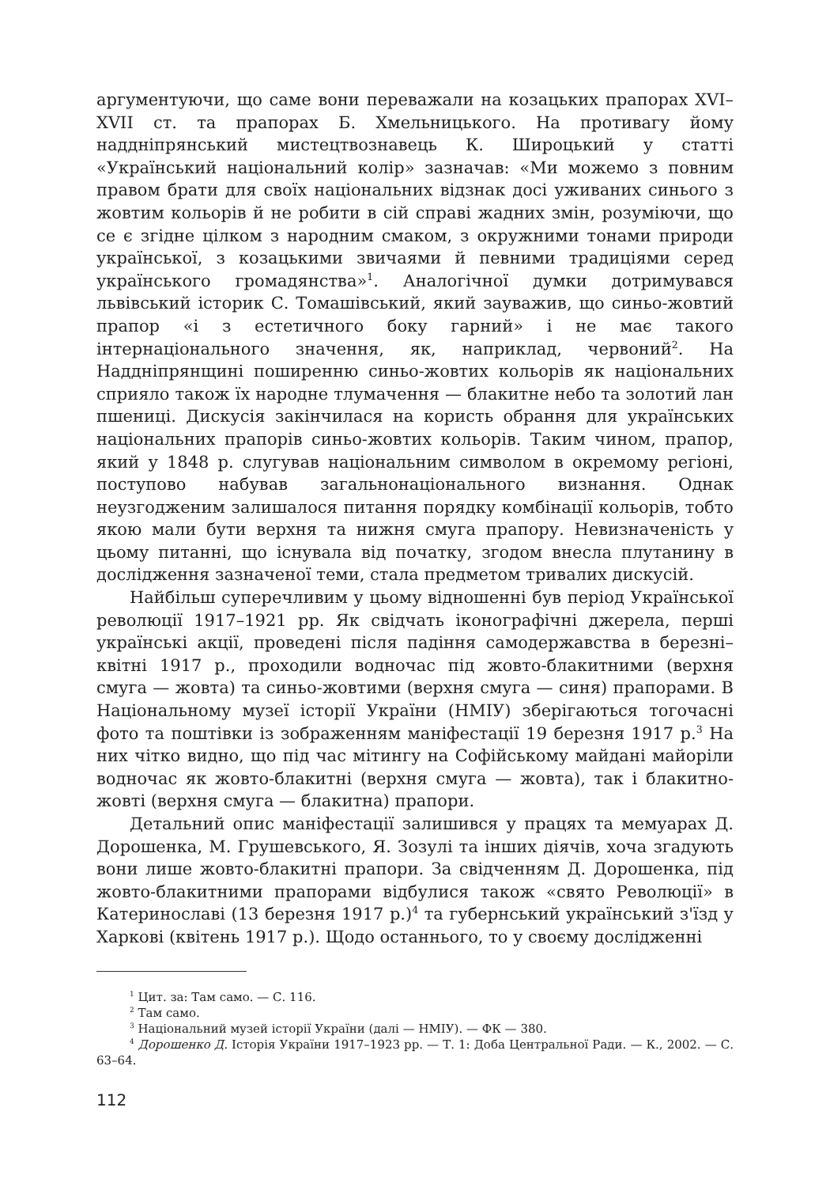аргументуючи, що саме вони переважали на козацьких прапорах XVI–XVII ст. та прапорах Б. Хмельницького. На противагу йому наддніпрянський мистецтвознавець К. Широцький у статті «Український національний колір» зазначав: «Ми можемо з повним правом брати для своїх національних відзнак досі уживаних синього з жовтим кольорів й не робити в сій справі жадних змін, розуміючи, що се є згідне цілком з народним смаком, з окружними тонами природи української, з козацькими звичаями й певними традиціями серед українського громадянства»<sup>1</sup>. Аналогічної думки дотримувався львівський історик С. Томашівський, який зауважив, що синьо-жовтий прапор «і з естетичного боку гарний» і не має такого інтернаціонального значення, як, наприклад, червоний<sup>2</sup>. На Наддніпрянщині поширенню синьо-жовтих кольорів як національних сприяло також їх народне тлумачення — блакитне небо та золотий лан пшениці. Дискусія закінчилася на користь обрання для українських національних прапорів синьо-жовтих кольорів. Таким чином, прапор, який у 1848 р. слугував національним символом в окремому регіоні, поступово набував загальнонаціонального визнання. Однак неузгодженим залишалося питання порядку комбінації кольорів, тобто якою мали бути верхня та нижня смуга прапору. Невизначеність у цьому питанні, що існувала від початку, згодом внесла плутанину в дослідження зазначеної теми, стала предметом тривалих дискусій.
Найбільш суперечливим у цьому відношенні був період Української революції 1917–1921 рр. Як свідчать іконографічні джерела, перші українські акції, проведені після падіння самодержавства в березні–квітні 1917 р., проходили водночас під жовто-блакитними (верхня смуга — жовта) та синьо-жовтими (верхня смуга — синя) прапорами. В Національному музеї історії України (НМІУ) зберігаються тогочасні фото та поштівки із зображенням маніфестації 19 березня 1917 р.<sup>3</sup> На них чітко видно, що під час мітингу на Софійському майдані майоріли водночас як жовто-блакитні (верхня смуга — жовта), так і блакитно-жовті (верхня смуга — блакитна) прапори.
Детальний опис маніфестації залишився у працях та мемуарах Д. Дорошенка, М. Грушевського, Я. Зозулі та інших діячів, хоча згадують вони лише жовто-блакитні прапори. За свідченням Д. Дорошенка, під жовто-блакитними прапорами відбулися також «свято Революції» в Катеринославі (13 березня 1917 р.)<sup>4</sup> та губернський український з'їзд у Харкові (квітень 1917 р.). Щодо останнього, то у своєму дослідженні
<sup>1</sup> Цит. за: Там само. — С. 116.
<sup>2</sup> Там само.
<sup>3</sup> Національний музей історії України (далі — НМІУ). — ФК — 380.
<sup>4</sup> Дорошенко Д. Історія України 1917–1923 рр. — Т. 1: Доба Центральної Ради. — К., 2002. — С. 63–64.
112